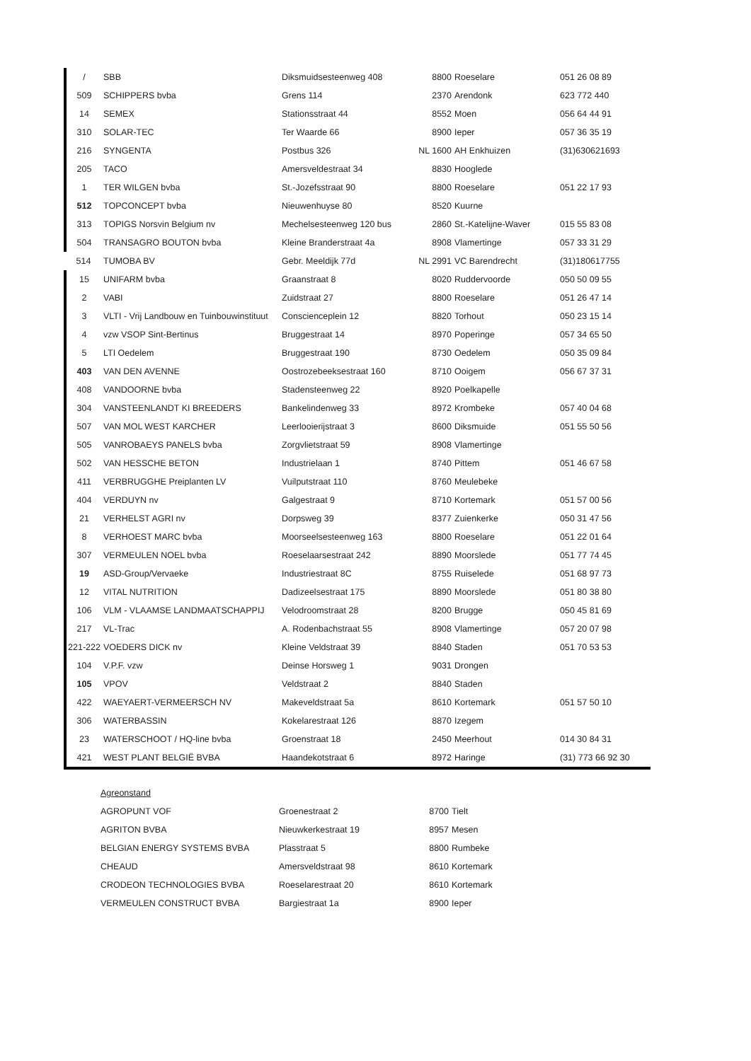| / | SBB | Diksmuidsesteenweg 408 | 8800 | Roeselare | 051 26 08 89 |
| 509 | SCHIPPERS bvba | Grens 114 | 2370 | Arendonk | 623 772 440 |
| 14 | SEMEX | Stationsstraat 44 | 8552 | Moen | 056 64 44 91 |
| 310 | SOLAR-TEC | Ter Waarde 66 | 8900 | Ieper | 057 36 35 19 |
| 216 | SYNGENTA | Postbus 326 | NL 1600 | AH Enkhuizen | (31)630621693 |
| 205 | TACO | Amersveldestraat 34 | 8830 | Hooglede | |
| 1 | TER WILGEN bvba | St.-Jozefsstraat 90 | 8800 | Roeselare | 051 22 17 93 |
| 512 | TOPCONCEPT bvba | Nieuwenhuyse 80 | 8520 | Kuurne | |
| 313 | TOPIGS Norsvin Belgium nv | Mechelsesteenweg 120 bus | 2860 | St.-Katelijne-Waver | 015 55 83 08 |
| 504 | TRANSAGRO BOUTON bvba | Kleine Branderstraat 4a | 8908 | Vlamertinge | 057 33 31 29 |
| 514 | TUMOBA BV | Gebr. Meeldijk 77d | NL 2991 | VC Barendrecht | (31)180617755 |
| 15 | UNIFARM bvba | Graanstraat 8 | 8020 | Ruddervoorde | 050 50 09 55 |
| 2 | VABI | Zuidstraat 27 | 8800 | Roeselare | 051 26 47 14 |
| 3 | VLTI - Vrij Landbouw en Tuinbouwinstituut | Conscienceplein 12 | 8820 | Torhout | 050 23 15 14 |
| 4 | vzw VSOP Sint-Bertinus | Bruggestraat 14 | 8970 | Poperinge | 057 34 65 50 |
| 5 | LTI Oedelem | Bruggestraat 190 | 8730 | Oedelem | 050 35 09 84 |
| 403 | VAN DEN AVENNE | Oostrozebeeksestraat 160 | 8710 | Ooigem | 056 67 37 31 |
| 408 | VANDOORNE bvba | Stadensteenweg 22 | 8920 | Poelkapelle | |
| 304 | VANSTEENLANDT KI BREEDERS | Bankelindenweg 33 | 8972 | Krombeke | 057 40 04 68 |
| 507 | VAN MOL WEST KARCHER | Leerlooierijstraat 3 | 8600 | Diksmuide | 051 55 50 56 |
| 505 | VANROBAEYS PANELS bvba | Zorgvlietstraat 59 | 8908 | Vlamertinge | |
| 502 | VAN HESSCHE BETON | Industrielaan 1 | 8740 | Pittem | 051 46 67 58 |
| 411 | VERBRUGGHE Preiplanten LV | Vuilputstraat 110 | 8760 | Meulebeke | |
| 404 | VERDUYN nv | Galgestraat 9 | 8710 | Kortemark | 051 57 00 56 |
| 21 | VERHELST AGRI nv | Dorpsweg 39 | 8377 | Zuienkerke | 050 31 47 56 |
| 8 | VERHOEST MARC bvba | Moorseelsesteenweg 163 | 8800 | Roeselare | 051 22 01 64 |
| 307 | VERMEULEN NOEL bvba | Roeselaarsestraat 242 | 8890 | Moorslede | 051 77 74 45 |
| 19 | ASD-Group/Vervaeke | Industriestraat 8C | 8755 | Ruiselede | 051 68 97 73 |
| 12 | VITAL NUTRITION | Dadizeelsestraat 175 | 8890 | Moorslede | 051 80 38 80 |
| 106 | VLM - VLAAMSE LANDMAATSCHAPPIJ | Velodroomstraat 28 | 8200 | Brugge | 050 45 81 69 |
| 217 | VL-Trac | A. Rodenbachstraat 55 | 8908 | Vlamertinge | 057 20 07 98 |
| 221-222 | VOEDERS DICK nv | Kleine Veldstraat 39 | 8840 | Staden | 051 70 53 53 |
| 104 | V.P.F. vzw | Deinse Horsweg 1 | 9031 | Drongen | |
| 105 | VPOV | Veldstraat 2 | 8840 | Staden | |
| 422 | WAEYAERT-VERMEERSCH NV | Makeveldstraat 5a | 8610 | Kortemark | 051 57 50 10 |
| 306 | WATERBASSIN | Kokelarestraat 126 | 8870 | Izegem | |
| 23 | WATERSCHOOT / HQ-line bvba | Groenstraat 18 | 2450 | Meerhout | 014 30 84 31 |
| 421 | WEST PLANT BELGIË BVBA | Haandekotstraat 6 | 8972 | Haringe | (31) 773 66 92 30 |
| | Agreonstand | | | |
| | AGROPUNT VOF | Groenestraat 2 | 8700 | Tielt |
| | AGRITON BVBA | Nieuwkerkestraat 19 | 8957 | Mesen |
| | BELGIAN ENERGY SYSTEMS BVBA | Plasstraat 5 | 8800 | Rumbeke |
| | CHEAUD | Amersveldstraat 98 | 8610 | Kortemark |
| | CRODEON TECHNOLOGIES BVBA | Roeselarestraat 20 | 8610 | Kortemark |
| | VERMEULEN CONSTRUCT BVBA | Bargiestraat 1a | 8900 | Ieper |